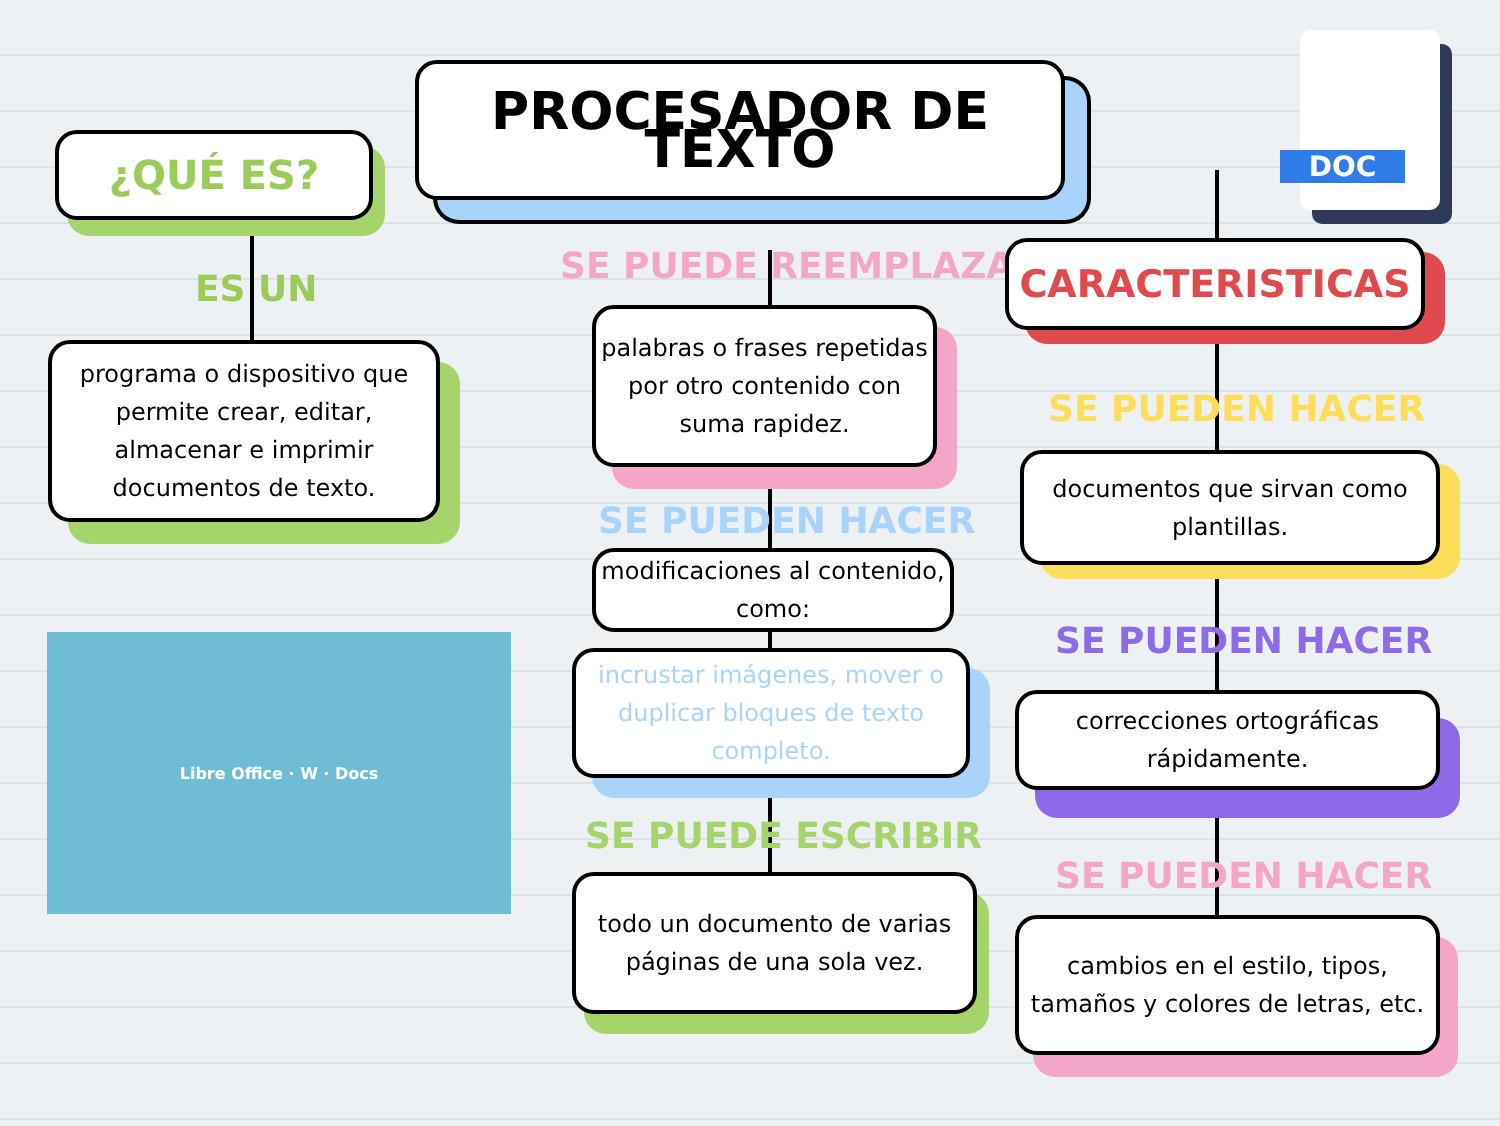PROCESADOR DE TEXTO
¿QUÉ ES?
ES UN
programa o dispositivo que permite crear, editar, almacenar e imprimir documentos de texto.
Libre Office · W · Docs
SE PUEDE REEMPLAZAR
palabras o frases repetidas por otro contenido con suma rapidez.
SE PUEDEN HACER
modificaciones al contenido, como:
incrustar imágenes, mover o duplicar bloques de texto completo.
SE PUEDE ESCRIBIR
todo un documento de varias páginas de una sola vez.
DOC
CARACTERISTICAS
SE PUEDEN HACER
documentos que sirvan como plantillas.
SE PUEDEN HACER
correcciones ortográficas rápidamente.
SE PUEDEN HACER
cambios en el estilo, tipos, tamaños y colores de letras, etc.